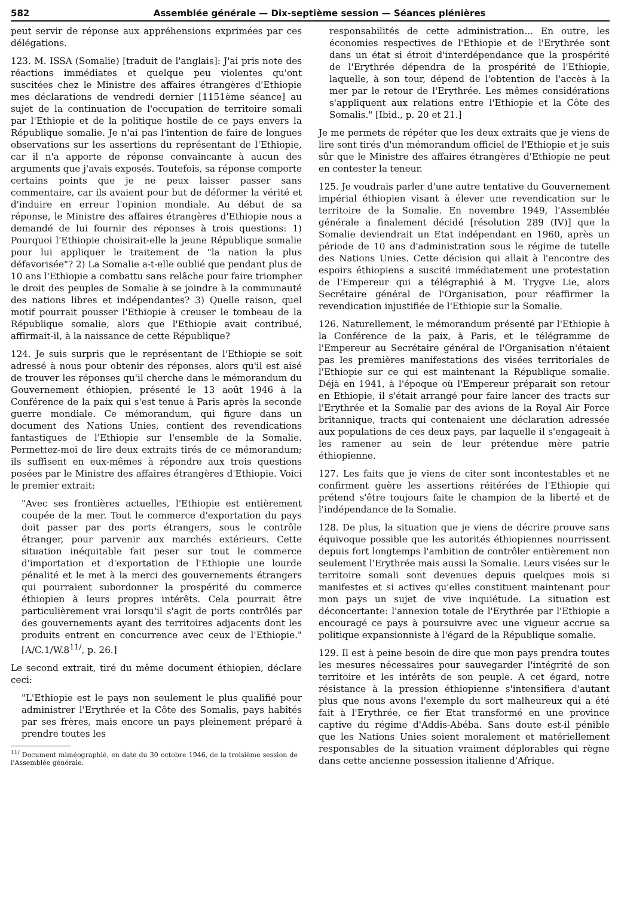582 Assemblée générale — Dix-septième session — Séances plénières
peut servir de réponse aux appréhensions exprimées par ces délégations.
123. M. ISSA (Somalie) [traduit de l'anglais]: J'ai pris note des réactions immédiates et quelque peu violentes qu'ont suscitées chez le Ministre des affaires étrangères d'Ethiopie mes déclarations de vendredi dernier [1151ème séance] au sujet de la continuation de l'occupation de territoire somali par l'Ethiopie et de la politique hostile de ce pays envers la République somalie. Je n'ai pas l'intention de faire de longues observations sur les assertions du représentant de l'Ethiopie, car il n'a apporte de réponse convaincante à aucun des arguments que j'avais exposés. Toutefois, sa réponse comporte certains points que je ne peux laisser passer sans commentaire, car ils avaient pour but de déformer la vérité et d'induire en erreur l'opinion mondiale. Au début de sa réponse, le Ministre des affaires étrangères d'Ethiopie nous a demandé de lui fournir des réponses à trois questions: 1) Pourquoi l'Ethiopie choisirait-elle la jeune République somalie pour lui appliquer le traitement de "la nation la plus défavorisée"? 2) La Somalie a-t-elle oublié que pendant plus de 10 ans l'Ethiopie a combattu sans relâche pour faire triompher le droit des peuples de Somalie à se joindre à la communauté des nations libres et indépendantes? 3) Quelle raison, quel motif pourrait pousser l'Ethiopie à creuser le tombeau de la République somalie, alors que l'Ethiopie avait contribué, affirmait-il, à la naissance de cette République?
124. Je suis surpris que le représentant de l'Ethiopie se soit adressé à nous pour obtenir des réponses, alors qu'il est aisé de trouver les réponses qu'il cherche dans le mémorandum du Gouvernement éthiopien, présenté le 13 août 1946 à la Conférence de la paix qui s'est tenue à Paris après la seconde guerre mondiale. Ce mémorandum, qui figure dans un document des Nations Unies, contient des revendications fantastiques de l'Ethiopie sur l'ensemble de la Somalie. Permettez-moi de lire deux extraits tirés de ce mémorandum; ils suffisent en eux-mêmes à répondre aux trois questions posées par le Ministre des affaires étrangères d'Ethiopie. Voici le premier extrait:
"Avec ses frontières actuelles, l'Ethiopie est entièrement coupée de la mer. Tout le commerce d'exportation du pays doit passer par des ports étrangers, sous le contrôle étranger, pour parvenir aux marchés extérieurs. Cette situation inéquitable fait peser sur tout le commerce d'importation et d'exportation de l'Ethiopie une lourde pénalité et le met à la merci des gouvernements étrangers qui pourraient subordonner la prospérité du commerce éthiopien à leurs propres intérêts. Cela pourrait être particulièrement vrai lorsqu'il s'agit de ports contrôlés par des gouvernements ayant des territoires adjacents dont les produits entrent en concurrence avec ceux de l'Ethiopie." [A/C.1/W.8<sup>11/</sup>, p. 26.]
Le second extrait, tiré du même document éthiopien, déclare ceci:
"L'Ethiopie est le pays non seulement le plus qualifié pour administrer l'Erythrée et la Côte des Somalis, pays habités par ses frères, mais encore un pays pleinement préparé à prendre toutes les
<sup>11/</sup> Document miméographié, en date du 30 octobre 1946, de la troisième session de l'Assemblée générale.
responsabilités de cette administration... En outre, les économies respectives de l'Ethiopie et de l'Erythrée sont dans un état si étroit d'interdépendance que la prospérité de l'Erythrée dépendra de la prospérité de l'Ethiopie, laquelle, à son tour, dépend de l'obtention de l'accès à la mer par le retour de l'Erythrée. Les mêmes considérations s'appliquent aux relations entre l'Ethiopie et la Côte des Somalis." [Ibid., p. 20 et 21.]
Je me permets de répéter que les deux extraits que je viens de lire sont tirés d'un mémorandum officiel de l'Ethiopie et je suis sûr que le Ministre des affaires étrangères d'Ethiopie ne peut en contester la teneur.
125. Je voudrais parler d'une autre tentative du Gouvernement impérial éthiopien visant à élever une revendication sur le territoire de la Somalie. En novembre 1949, l'Assemblée générale a finalement décidé [résolution 289 (IV)] que la Somalie deviendrait un Etat indépendant en 1960, après un période de 10 ans d'administration sous le régime de tutelle des Nations Unies. Cette décision qui allait à l'encontre des espoirs éthiopiens a suscité immédiatement une protestation de l'Empereur qui a télégraphié à M. Trygve Lie, alors Secrétaire général de l'Organisation, pour réaffirmer la revendication injustifiée de l'Ethiopie sur la Somalie.
126. Naturellement, le mémorandum présenté par l'Ethiopie à la Conférence de la paix, à Paris, et le télégramme de l'Empereur au Secrétaire général de l'Organisation n'étaient pas les premières manifestations des visées territoriales de l'Ethiopie sur ce qui est maintenant la République somalie. Déjà en 1941, à l'époque où l'Empereur préparait son retour en Ethiopie, il s'était arrangé pour faire lancer des tracts sur l'Erythrée et la Somalie par des avions de la Royal Air Force britannique, tracts qui contenaient une déclaration adressée aux populations de ces deux pays, par laquelle il s'engageait à les ramener au sein de leur prétendue mère patrie éthiopienne.
127. Les faits que je viens de citer sont incontestables et ne confirment guère les assertions réitérées de l'Ethiopie qui prétend s'être toujours faite le champion de la liberté et de l'indépendance de la Somalie.
128. De plus, la situation que je viens de décrire prouve sans équivoque possible que les autorités éthiopiennes nourrissent depuis fort longtemps l'ambition de contrôler entièrement non seulement l'Erythrée mais aussi la Somalie. Leurs visées sur le territoire somali sont devenues depuis quelques mois si manifestes et si actives qu'elles constituent maintenant pour mon pays un sujet de vive inquiétude. La situation est déconcertante: l'annexion totale de l'Erythrée par l'Ethiopie a encouragé ce pays à poursuivre avec une vigueur accrue sa politique expansionniste à l'égard de la République somalie.
129. Il est à peine besoin de dire que mon pays prendra toutes les mesures nécessaires pour sauvegarder l'intégrité de son territoire et les intérêts de son peuple. A cet égard, notre résistance à la pression éthiopienne s'intensifiera d'autant plus que nous avons l'exemple du sort malheureux qui a été fait à l'Erythrée, ce fier Etat transformé en une province captive du régime d'Addis-Abéba. Sans doute est-il pénible que les Nations Unies soient moralement et matériellement responsables de la situation vraiment déplorables qui règne dans cette ancienne possession italienne d'Afrique.